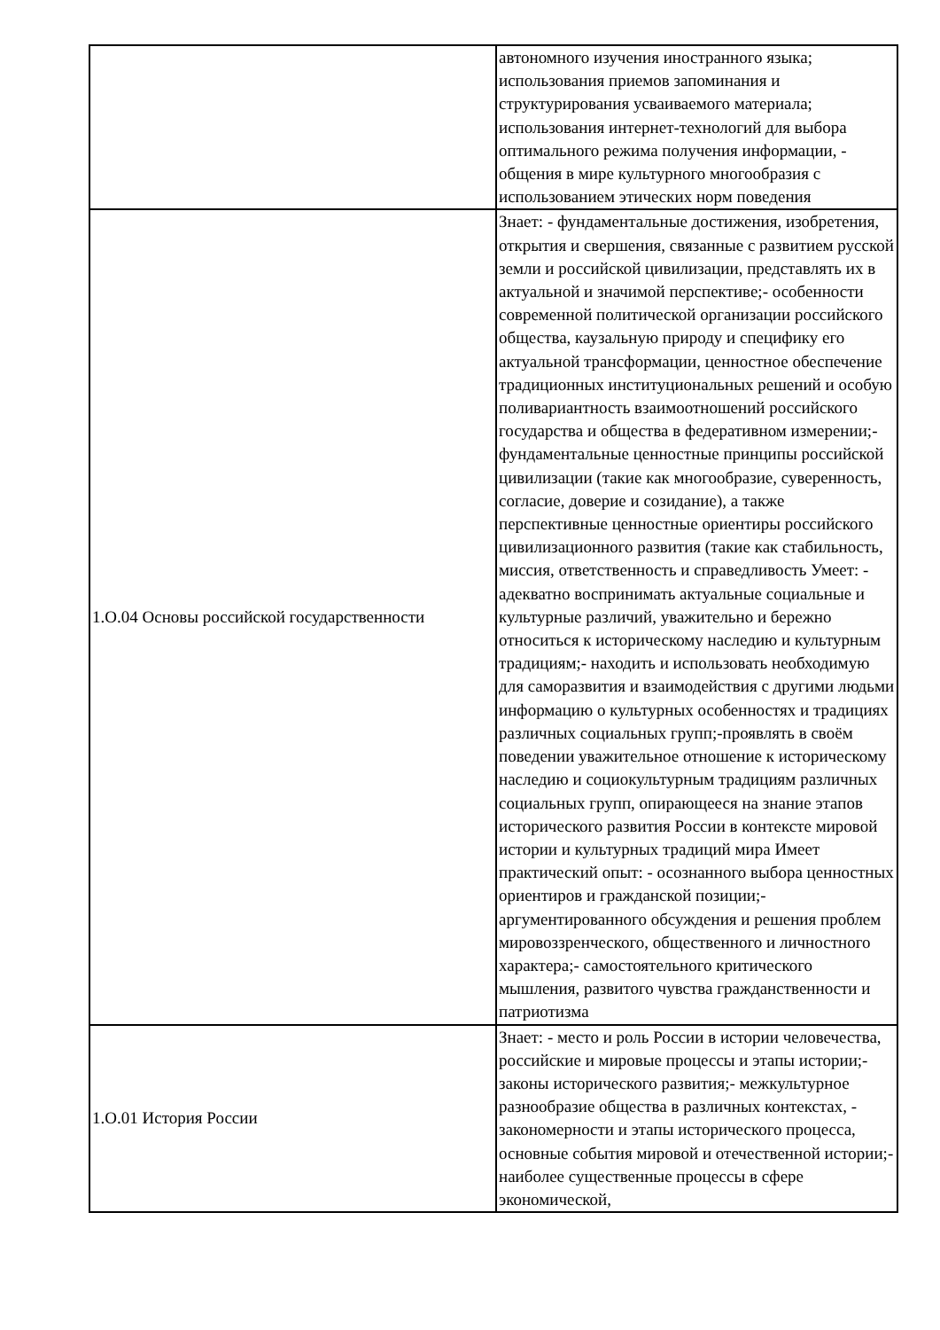| | автономного изучения иностранного языка; использования приемов запоминания и структурирования усваиваемого материала; использования интернет-технологий для выбора оптимального режима получения информации, - общения в мире культурного многообразия с использованием этических норм поведения |
| 1.О.04 Основы российской государственности | Знает: - фундаментальные достижения, изобретения, открытия и свершения, связанные с развитием русской земли и российской цивилизации, представлять их в актуальной и значимой перспективе;- особенности современной политической организации российского общества, каузальную природу и специфику его актуальной трансформации, ценностное обеспечение традиционных институциональных решений и особую поливариантность взаимоотношений российского государства и общества в федеративном измерении;- фундаментальные ценностные принципы российской цивилизации (такие как многообразие, суверенность, согласие, доверие и созидание), а также перспективные ценностные ориентиры российского цивилизационного развития (такие как стабильность, миссия, ответственность и справедливость Умеет: - адекватно воспринимать актуальные социальные и культурные различий, уважительно и бережно относиться к историческому наследию и культурным традициям;- находить и использовать необходимую для саморазвития и взаимодействия с другими людьми информацию о культурных особенностях и традициях различных социальных групп;-проявлять в своём поведении уважительное отношение к историческому наследию и социокультурным традициям различных социальных групп, опирающееся на знание этапов исторического развития России в контексте мировой истории и культурных традиций мира Имеет практический опыт: - осознанного выбора ценностных ориентиров и гражданской позиции;- аргументированного обсуждения и решения проблем мировоззренческого, общественного и личностного характера;- самостоятельного критического мышления, развитого чувства гражданственности и патриотизма |
| 1.О.01 История России | Знает: - место и роль России в истории человечества, российские и мировые процессы и этапы истории;- законы исторического развития;- межкультурное разнообразие общества в различных контекстах, - закономерности и этапы исторического процесса, основные события мировой и отечественной истории;- наиболее существенные процессы в сфере экономической, |